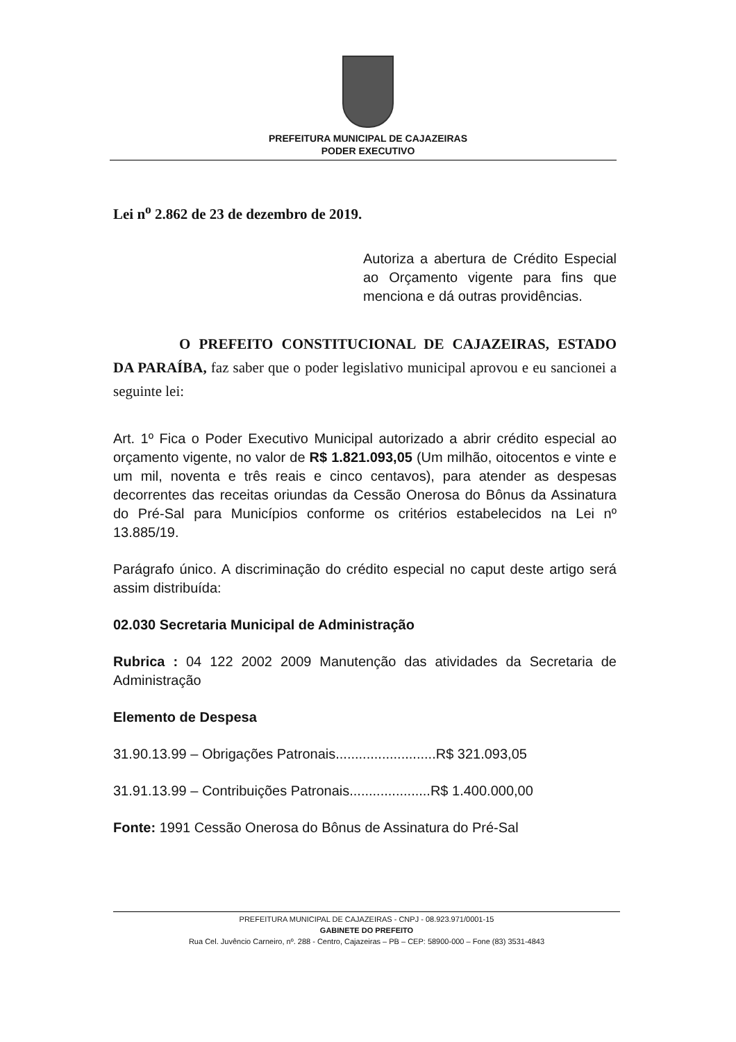PREFEITURA MUNICIPAL DE CAJAZEIRAS
PODER EXECUTIVO
Lei n<sup>o</sup> 2.862 de 23 de dezembro de 2019.
Autoriza a abertura de Crédito Especial ao Orçamento vigente para fins que menciona e dá outras providências.
O PREFEITO CONSTITUCIONAL DE CAJAZEIRAS, ESTADO DA PARAÍBA, faz saber que o poder legislativo municipal aprovou e eu sancionei a seguinte lei:
Art. 1º Fica o Poder Executivo Municipal autorizado a abrir crédito especial ao orçamento vigente, no valor de R$ 1.821.093,05 (Um milhão, oitocentos e vinte e um mil, noventa e três reais e cinco centavos), para atender as despesas decorrentes das receitas oriundas da Cessão Onerosa do Bônus da Assinatura do Pré-Sal para Municípios conforme os critérios estabelecidos na Lei nº 13.885/19.
Parágrafo único. A discriminação do crédito especial no caput deste artigo será assim distribuída:
02.030 Secretaria Municipal de Administração
Rubrica : 04 122 2002 2009 Manutenção das atividades da Secretaria de Administração
Elemento de Despesa
31.90.13.99 – Obrigações Patronais..........................R$ 321.093,05
31.91.13.99 – Contribuições Patronais.....................R$ 1.400.000,00
Fonte: 1991 Cessão Onerosa do Bônus de Assinatura do Pré-Sal
PREFEITURA MUNICIPAL DE CAJAZEIRAS - CNPJ - 08.923.971/0001-15
GABINETE DO PREFEITO
Rua Cel. Juvêncio Carneiro, nº. 288 - Centro, Cajazeiras – PB – CEP: 58900-000 – Fone (83) 3531-4843